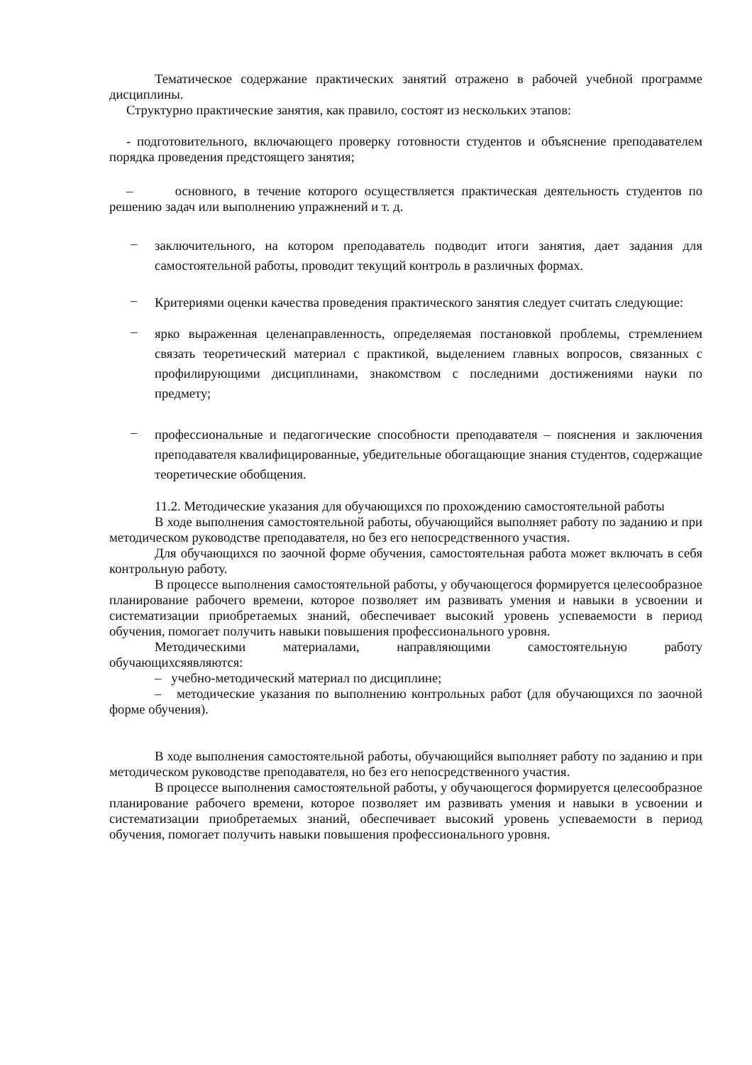Тематическое содержание практических занятий отражено в рабочей учебной программе дисциплины.
Структурно практические занятия, как правило, состоят из нескольких этапов:
- подготовительного, включающего проверку готовности студентов и объяснение преподавателем порядка проведения предстоящего занятия;
– основного, в течение которого осуществляется практическая деятельность студентов по решению задач или выполнению упражнений и т. д.
– заключительного, на котором преподаватель подводит итоги занятия, дает задания для самостоятельной работы, проводит текущий контроль в различных формах.
– Критериями оценки качества проведения практического занятия следует считать следующие:
– ярко выраженная целенаправленность, определяемая постановкой проблемы, стремлением связать теоретический материал с практикой, выделением главных вопросов, связанных с профилирующими дисциплинами, знакомством с последними достижениями науки по предмету;
– профессиональные и педагогические способности преподавателя – пояснения и заключения преподавателя квалифицированные, убедительные обогащающие знания студентов, содержащие теоретические обобщения.
11.2. Методические указания для обучающихся по прохождению самостоятельной работы
В ходе выполнения самостоятельной работы, обучающийся выполняет работу по заданию и при методическом руководстве преподавателя, но без его непосредственного участия.
Для обучающихся по заочной форме обучения, самостоятельная работа может включать в себя контрольную работу.
В процессе выполнения самостоятельной работы, у обучающегося формируется целесообразное планирование рабочего времени, которое позволяет им развивать умения и навыки в усвоении и систематизации приобретаемых знаний, обеспечивает высокий уровень успеваемости в период обучения, помогает получить навыки повышения профессионального уровня.
Методическими материалами, направляющими самостоятельную работу обучающихсяявляются:
– учебно-методический материал по дисциплине;
– методические указания по выполнению контрольных работ (для обучающихся по заочной форме обучения).
В ходе выполнения самостоятельной работы, обучающийся выполняет работу по заданию и при методическом руководстве преподавателя, но без его непосредственного участия.
В процессе выполнения самостоятельной работы, у обучающегося формируется целесообразное планирование рабочего времени, которое позволяет им развивать умения и навыки в усвоении и систематизации приобретаемых знаний, обеспечивает высокий уровень успеваемости в период обучения, помогает получить навыки повышения профессионального уровня.